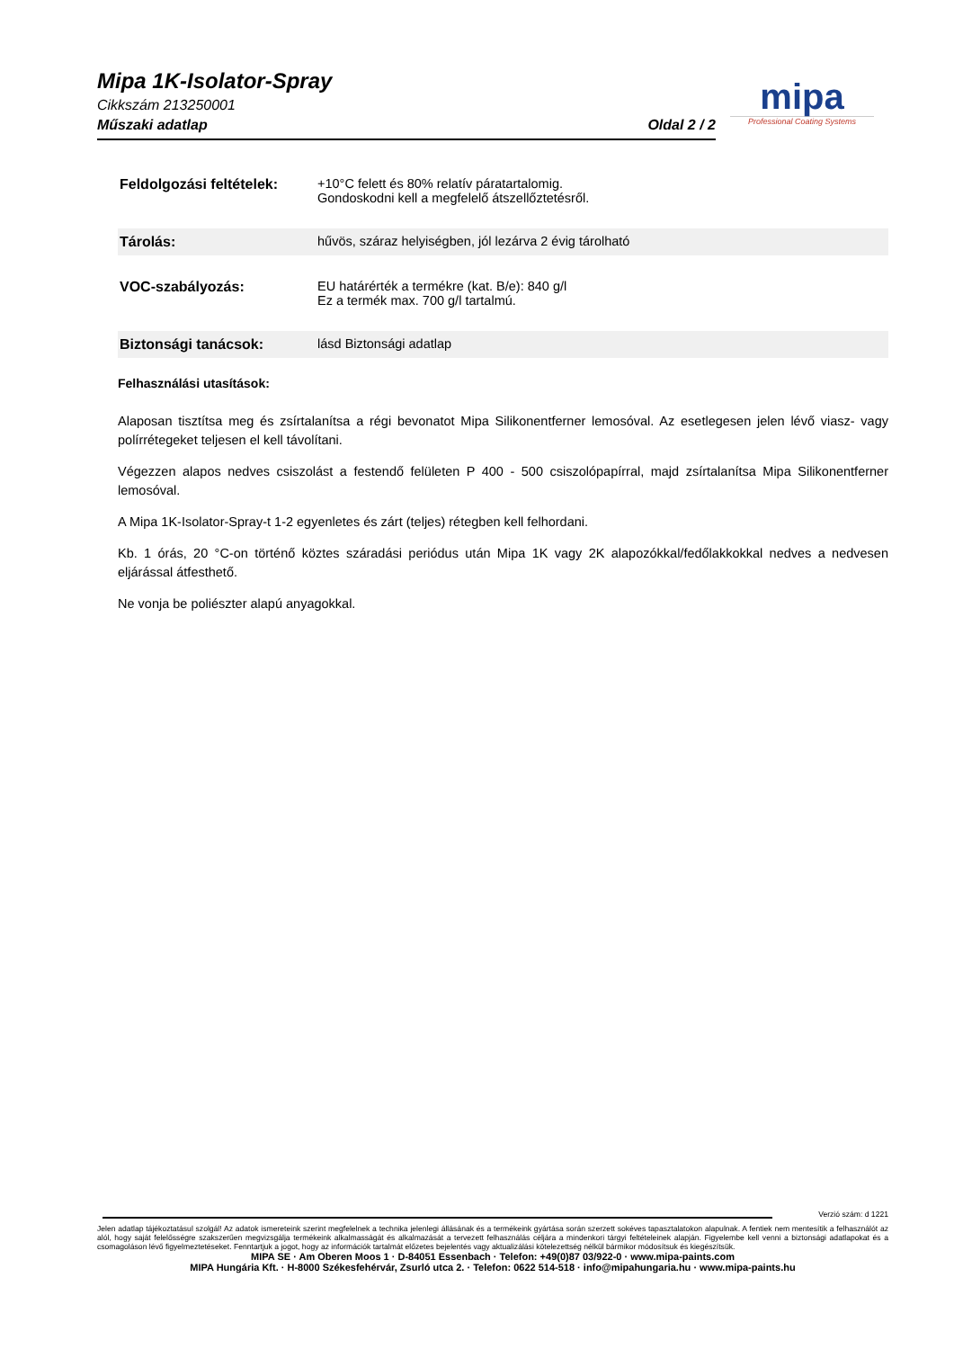Mipa 1K-Isolator-Spray
Cikkszám 213250001
Műszaki adatlap Oldal 2 / 2
mipa
Professional Coating Systems
Feldolgozási feltételek:
+10°C felett és 80% relatív páratartalomig.
Gondoskodni kell a megfelelő átszellőztetésről.
Tárolás: hűvös, száraz helyiségben, jól lezárva 2 évig tárolható
VOC-szabályozás: EU határérték a termékre (kat. B/e): 840 g/l
Ez a termék max. 700 g/l tartalmú.
Biztonsági tanácsok: lásd Biztonsági adatlap
Felhasználási utasítások:
Alaposan tisztítsa meg és zsírtalanítsa a régi bevonatot Mipa Silikonentferner lemosóval. Az esetlegesen jelen lévő viasz- vagy polírrétegeket teljesen el kell távolítani.
Végezzen alapos nedves csiszolást a festendő felületen P 400 - 500 csiszolópapírral, majd zsírtalanítsa Mipa Silikonentferner lemosóval.
A Mipa 1K-Isolator-Spray-t 1-2 egyenletes és zárt (teljes) rétegben kell felhordani.
Kb. 1 órás, 20 °C-on történő köztes száradási periódus után Mipa 1K vagy 2K alapozókkal/fedőlakkokkal nedves a nedvesen eljárással átfesthető.
Ne vonja be poliészter alapú anyagokkal.
Verzió szám: d 1221
Jelen adatlap tájékoztatásul szolgál! Az adatok ismereteink szerint megfelelnek a technika jelenlegi állásának és a termékeink gyártása során szerzett sokéves tapasztalatokon alapulnak. A fentiek nem mentesítik a felhasználót az alól, hogy saját felelősségre szakszerűen megvizsgálja termékeink alkalmasságát és alkalmazását a tervezett felhasználás céljára a mindenkori tárgyi feltételeinek alapján. Figyelembe kell venni a biztonsági adatlapokat és a csomagoláson lévő figyelmeztetéseket. Fenntartjuk a jogot, hogy az információk tartalmát előzetes bejelentés vagy aktualizálási kötelezettség nélkül bármikor módosítsuk és kiegészítsük.
MIPA SE · Am Oberen Moos 1 · D-84051 Essenbach · Telefon: +49(0)87 03/922-0 · www.mipa-paints.com
MIPA Hungária Kft. · H-8000 Székesfehérvár, Zsurló utca 2. · Telefon: 0622 514-518 · info@mipahungaria.hu · www.mipa-paints.hu